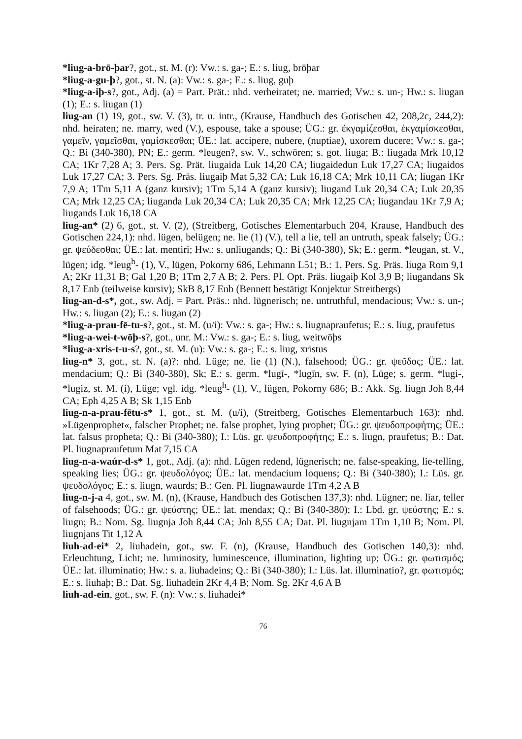*liug-a-brō-þar?, got., st. M. (r): Vw.: s. ga-; E.: s. liug, brōþar
*liug-a-gu-þ?, got., st. N. (a): Vw.: s. ga-; E.: s. liug, guþ
*liug-a-iþ-s?, got., Adj. (a) = Part. Prät.: nhd. verheiratet; ne. married; Vw.: s. un-; Hw.: s. liugan (1); E.: s. liugan (1)
liug-an (1) 19, got., sw. V. (3), tr. u. intr., (Krause, Handbuch des Gotischen 42, 208,2c, 244,2): nhd. heiraten; ne. marry, wed (V.), espouse, take a spouse; ÜG.: gr. ἐκγαμίζεσθαι, ἐκγαμίσκεσθαι, γαμεῖν, γαμεῖσθαι, γαμίσκεσθαι; ÜE.: lat. accipere, nubere, (nuptiae), uxorem ducere; Vw.: s. ga-; Q.: Bi (340-380), PN; E.: germ. *leugen?, sw. V., schwören; s. got. liuga; B.: liugada Mrk 10,12 CA; 1Kr 7,28 A; 3. Pers. Sg. Prät. liugaida Luk 14,20 CA; liugaidedun Luk 17,27 CA; liugaidos Luk 17,27 CA; 3. Pers. Sg. Präs. liugaiþ Mat 5,32 CA; Luk 16,18 CA; Mrk 10,11 CA; liugan 1Kr 7,9 A; 1Tm 5,11 A (ganz kursiv); 1Tm 5,14 A (ganz kursiv); liugand Luk 20,34 CA; Luk 20,35 CA; Mrk 12,25 CA; liuganda Luk 20,34 CA; Luk 20,35 CA; Mrk 12,25 CA; liugandau 1Kr 7,9 A; liugands Luk 16,18 CA
liug-an* (2) 6, got., st. V. (2), (Streitberg, Gotisches Elementarbuch 204, Krause, Handbuch des Gotischen 224,1): nhd. lügen, belügen; ne. lie (1) (V.), tell a lie, tell an untruth, speak falsely; ÜG.: gr. ψεύδεσθαι; ÜE.: lat. mentiri; Hw.: s. unliugands; Q.: Bi (340-380), Sk; E.: germ. *leugan, st. V., lügen; idg. *leug<sup>h</sup>- (1), V., lügen, Pokorny 686, Lehmann L51; B.: 1. Pers. Sg. Präs. liuga Rom 9,1 A; 2Kr 11,31 B; Gal 1,20 B; 1Tm 2,7 A B; 2. Pers. Pl. Opt. Präs. liugaiþ Kol 3,9 B; liugandans Sk 8,17 Enb (teilweise kursiv); SkB 8,17 Enb (Bennett bestätigt Konjektur Streitbergs)
liug-an-d-s*, got., sw. Adj. = Part. Präs.: nhd. lügnerisch; ne. untruthful, mendacious; Vw.: s. un-; Hw.: s. liugan (2); E.: s. liugan (2)
*liug-a-prau-fē-tu-s?, got., st. M. (u/i): Vw.: s. ga-; Hw.: s. liugnapraufetus; E.: s. liug, praufetus
*liug-a-wei-t-wōþ-s?, got., unr. M.: Vw.: s. ga-; E.: s. liug, weitwōþs
*liug-a-xris-t-u-s?, got., st. M. (u): Vw.: s. ga-; E.: s. liug, xristus
liug-n* 3, got., st. N. (a)?: nhd. Lüge; ne. lie (1) (N.), falsehood; ÜG.: gr. ψεῦδος; ÜE.: lat. mendacium; Q.: Bi (340-380), Sk; E.: s. germ. *lugī-, *lugīn, sw. F. (n), Lüge; s. germ. *lugi-, *lugiz, st. M. (i), Lüge; vgl. idg. *leug<sup>h</sup>- (1), V., lügen, Pokorny 686; B.: Akk. Sg. liugn Joh 8,44 CA; Eph 4,25 A B; Sk 1,15 Enb
liug-n-a-prau-fētu-s* 1, got., st. M. (u/i), (Streitberg, Gotisches Elementarbuch 163): nhd. »Lügenprophet«, falscher Prophet; ne. false prophet, lying prophet; ÜG.: gr. ψευδοπροφήτης; ÜE.: lat. falsus propheta; Q.: Bi (340-380); I.: Lüs. gr. ψευδοπροφήτης; E.: s. liugn, praufetus; B.: Dat. Pl. liugnapraufetum Mat 7,15 CA
liug-n-a-waúr-d-s* 1, got., Adj. (a): nhd. Lügen redend, lügnerisch; ne. false-speaking, lie-telling, speaking lies; ÜG.: gr. ψευδολόγος; ÜE.: lat. mendacium loquens; Q.: Bi (340-380); I.: Lüs. gr. ψευδολόγος; E.: s. liugn, waurds; B.: Gen. Pl. liugnawaurde 1Tm 4,2 A B
liug-n-j-a 4, got., sw. M. (n), (Krause, Handbuch des Gotischen 137,3): nhd. Lügner; ne. liar, teller of falsehoods; ÜG.: gr. ψεύστης; ÜE.: lat. mendax; Q.: Bi (340-380); I.: Lbd. gr. ψεύστης; E.: s. liugn; B.: Nom. Sg. liugnja Joh 8,44 CA; Joh 8,55 CA; Dat. Pl. liugnjam 1Tm 1,10 B; Nom. Pl. liugnjans Tit 1,12 A
liuh-ad-ei* 2, liuhadein, got., sw. F. (n), (Krause, Handbuch des Gotischen 140,3): nhd. Erleuchtung, Licht; ne. luminosity, luminescence, illumination, lighting up; ÜG.: gr. φωτισμός; ÜE.: lat. illuminatio; Hw.: s. a. liuhadeins; Q.: Bi (340-380); I.: Lüs. lat. illuminatio?, gr. φωτισμός; E.: s. liuhaþ; B.: Dat. Sg. liuhadein 2Kr 4,4 B; Nom. Sg. 2Kr 4,6 A B
liuh-ad-ein, got., sw. F. (n): Vw.: s. liuhadei*
76